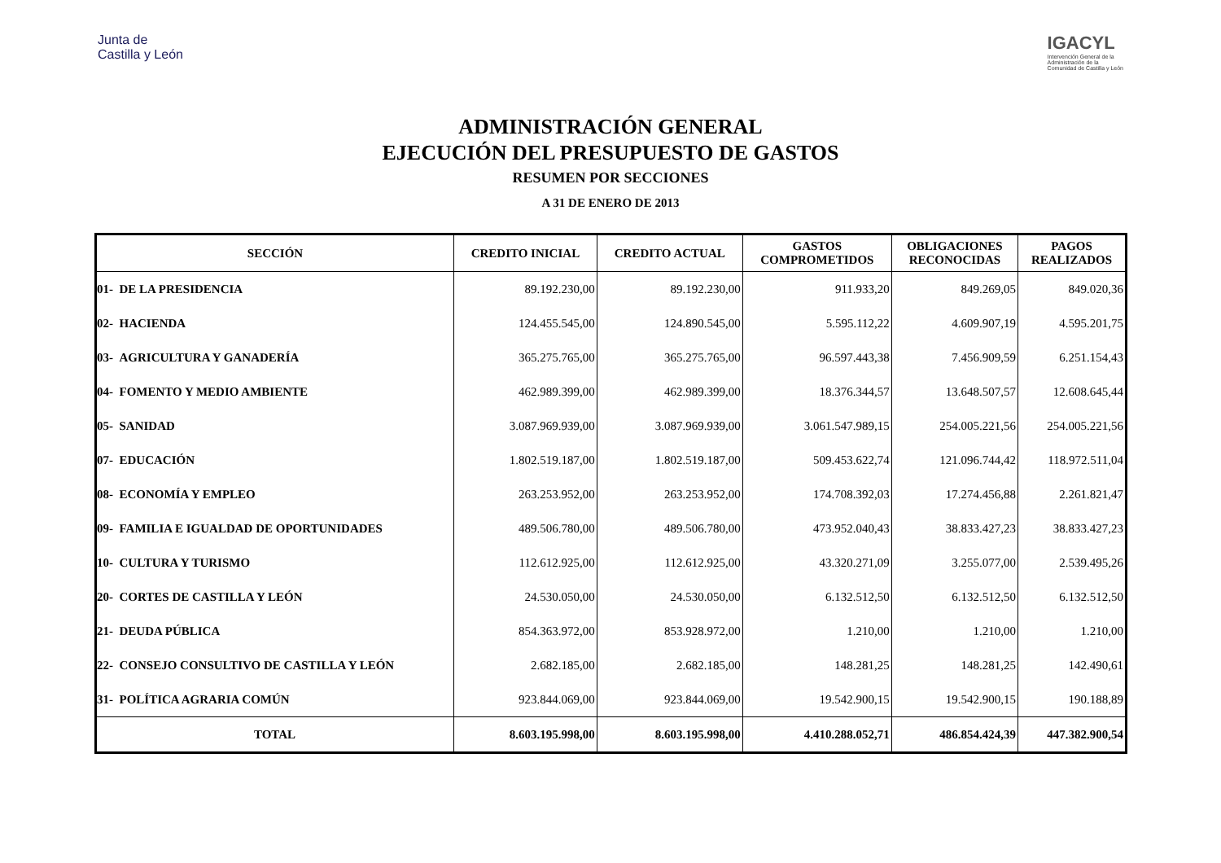Junta de
Castilla y León
IGACYL
Intervención General de la
Administración de la
Comunidad de Castilla y León
ADMINISTRACIÓN GENERAL
EJECUCIÓN DEL PRESUPUESTO DE GASTOS
RESUMEN POR SECCIONES
A 31 DE ENERO DE 2013
| SECCIÓN | CREDITO INICIAL | CREDITO ACTUAL | GASTOS COMPROMETIDOS | OBLIGACIONES RECONOCIDAS | PAGOS REALIZADOS |
| --- | --- | --- | --- | --- | --- |
| 01- DE LA PRESIDENCIA | 89.192.230,00 | 89.192.230,00 | 911.933,20 | 849.269,05 | 849.020,36 |
| 02- HACIENDA | 124.455.545,00 | 124.890.545,00 | 5.595.112,22 | 4.609.907,19 | 4.595.201,75 |
| 03- AGRICULTURA Y GANADERÍA | 365.275.765,00 | 365.275.765,00 | 96.597.443,38 | 7.456.909,59 | 6.251.154,43 |
| 04- FOMENTO Y MEDIO AMBIENTE | 462.989.399,00 | 462.989.399,00 | 18.376.344,57 | 13.648.507,57 | 12.608.645,44 |
| 05- SANIDAD | 3.087.969.939,00 | 3.087.969.939,00 | 3.061.547.989,15 | 254.005.221,56 | 254.005.221,56 |
| 07- EDUCACIÓN | 1.802.519.187,00 | 1.802.519.187,00 | 509.453.622,74 | 121.096.744,42 | 118.972.511,04 |
| 08- ECONOMÍA Y EMPLEO | 263.253.952,00 | 263.253.952,00 | 174.708.392,03 | 17.274.456,88 | 2.261.821,47 |
| 09- FAMILIA E IGUALDAD DE OPORTUNIDADES | 489.506.780,00 | 489.506.780,00 | 473.952.040,43 | 38.833.427,23 | 38.833.427,23 |
| 10- CULTURA Y TURISMO | 112.612.925,00 | 112.612.925,00 | 43.320.271,09 | 3.255.077,00 | 2.539.495,26 |
| 20- CORTES DE CASTILLA Y LEÓN | 24.530.050,00 | 24.530.050,00 | 6.132.512,50 | 6.132.512,50 | 6.132.512,50 |
| 21- DEUDA PÚBLICA | 854.363.972,00 | 853.928.972,00 | 1.210,00 | 1.210,00 | 1.210,00 |
| 22- CONSEJO CONSULTIVO DE CASTILLA Y LEÓN | 2.682.185,00 | 2.682.185,00 | 148.281,25 | 148.281,25 | 142.490,61 |
| 31- POLÍTICA AGRARIA COMÚN | 923.844.069,00 | 923.844.069,00 | 19.542.900,15 | 19.542.900,15 | 190.188,89 |
| TOTAL | 8.603.195.998,00 | 8.603.195.998,00 | 4.410.288.052,71 | 486.854.424,39 | 447.382.900,54 |